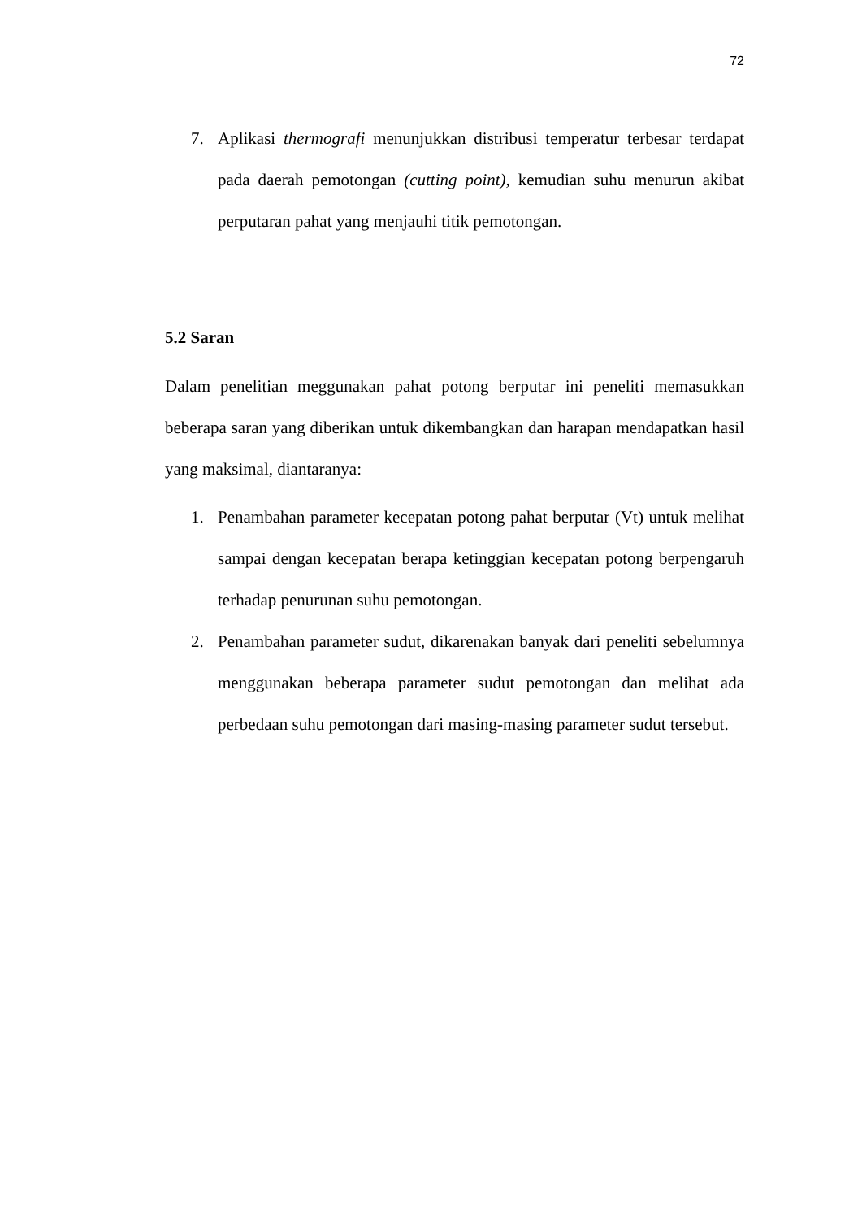72
7. Aplikasi thermografi menunjukkan distribusi temperatur terbesar terdapat pada daerah pemotongan (cutting point), kemudian suhu menurun akibat perputaran pahat yang menjauhi titik pemotongan.
5.2 Saran
Dalam penelitian meggunakan pahat potong berputar ini peneliti memasukkan beberapa saran yang diberikan untuk dikembangkan dan harapan mendapatkan hasil yang maksimal, diantaranya:
1. Penambahan parameter kecepatan potong pahat berputar (Vt) untuk melihat sampai dengan kecepatan berapa ketinggian kecepatan potong berpengaruh terhadap penurunan suhu pemotongan.
2. Penambahan parameter sudut, dikarenakan banyak dari peneliti sebelumnya menggunakan beberapa parameter sudut pemotongan dan melihat ada perbedaan suhu pemotongan dari masing-masing parameter sudut tersebut.